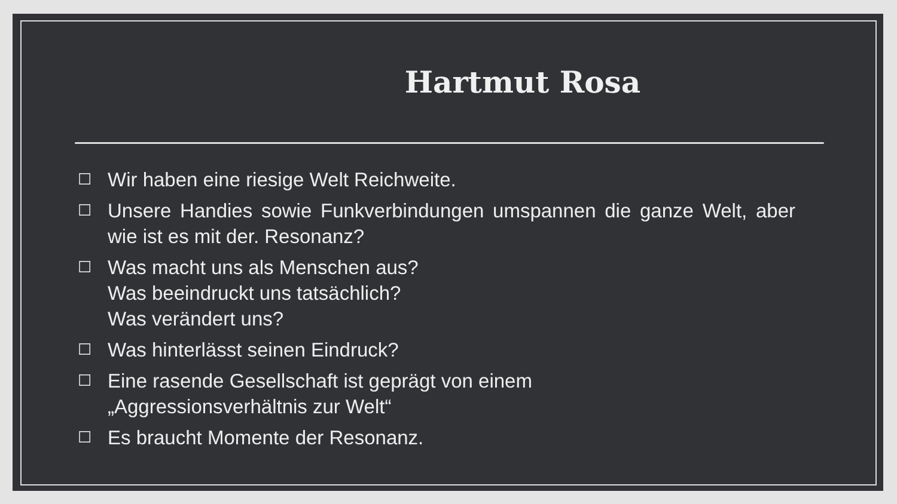Hartmut Rosa
☐ Wir haben eine riesige Welt Reichweite.
☐ Unsere Handies sowie Funkverbindungen umspannen die ganze Welt, aber wie ist es mit der. Resonanz?
☐ Was macht uns als Menschen aus?
Was beeindruckt uns tatsächlich?
Was verändert uns?
☐ Was hinterlässt seinen Eindruck?
☐ Eine rasende Gesellschaft ist geprägt von einem
„Aggressionsverhältnis zur Welt“
☐ Es braucht Momente der Resonanz.